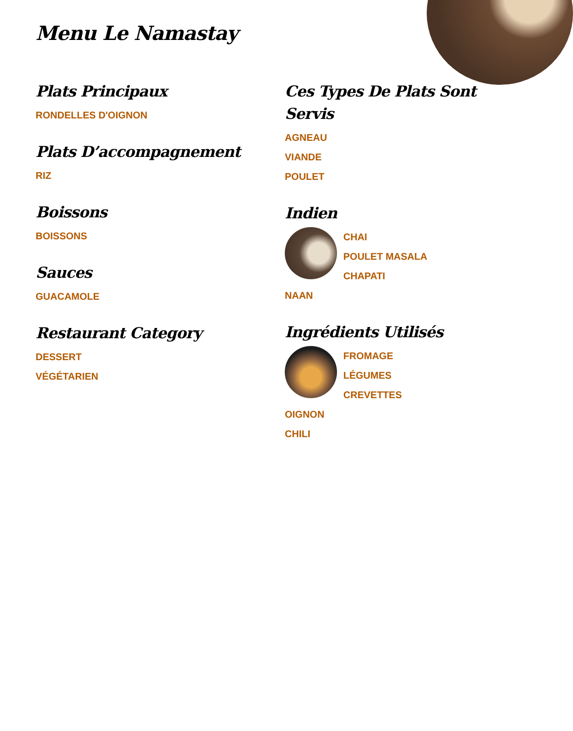Menu Le Namastay
Plats Principaux
RONDELLES D'OIGNON
Plats D’accompagnement
RIZ
Boissons
BOISSONS
Sauces
GUACAMOLE
Restaurant Category
DESSERT
VÉGÉTARIEN
Ces Types De Plats Sont Servis
AGNEAU
VIANDE
POULET
Indien
CHAI
POULET MASALA
CHAPATI
NAAN
Ingrédients Utilisés
FROMAGE
LÉGUMES
CREVETTES
OIGNON
CHILI